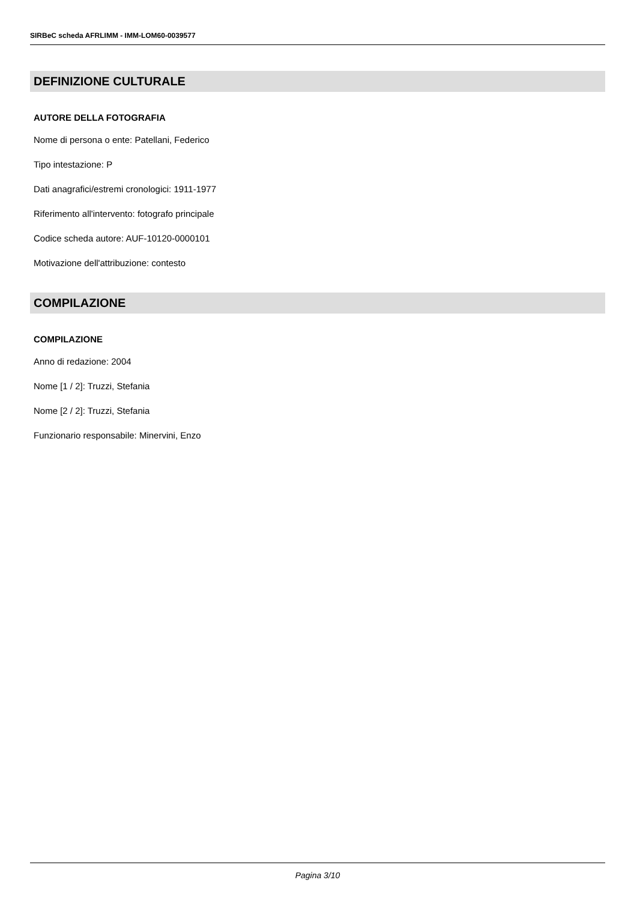SIRBeC scheda AFRLIMM - IMM-LOM60-0039577
DEFINIZIONE CULTURALE
AUTORE DELLA FOTOGRAFIA
Nome di persona o ente: Patellani, Federico
Tipo intestazione: P
Dati anagrafici/estremi cronologici: 1911-1977
Riferimento all'intervento: fotografo principale
Codice scheda autore: AUF-10120-0000101
Motivazione dell'attribuzione: contesto
COMPILAZIONE
COMPILAZIONE
Anno di redazione: 2004
Nome [1 / 2]: Truzzi, Stefania
Nome [2 / 2]: Truzzi, Stefania
Funzionario responsabile: Minervini, Enzo
Pagina 3/10